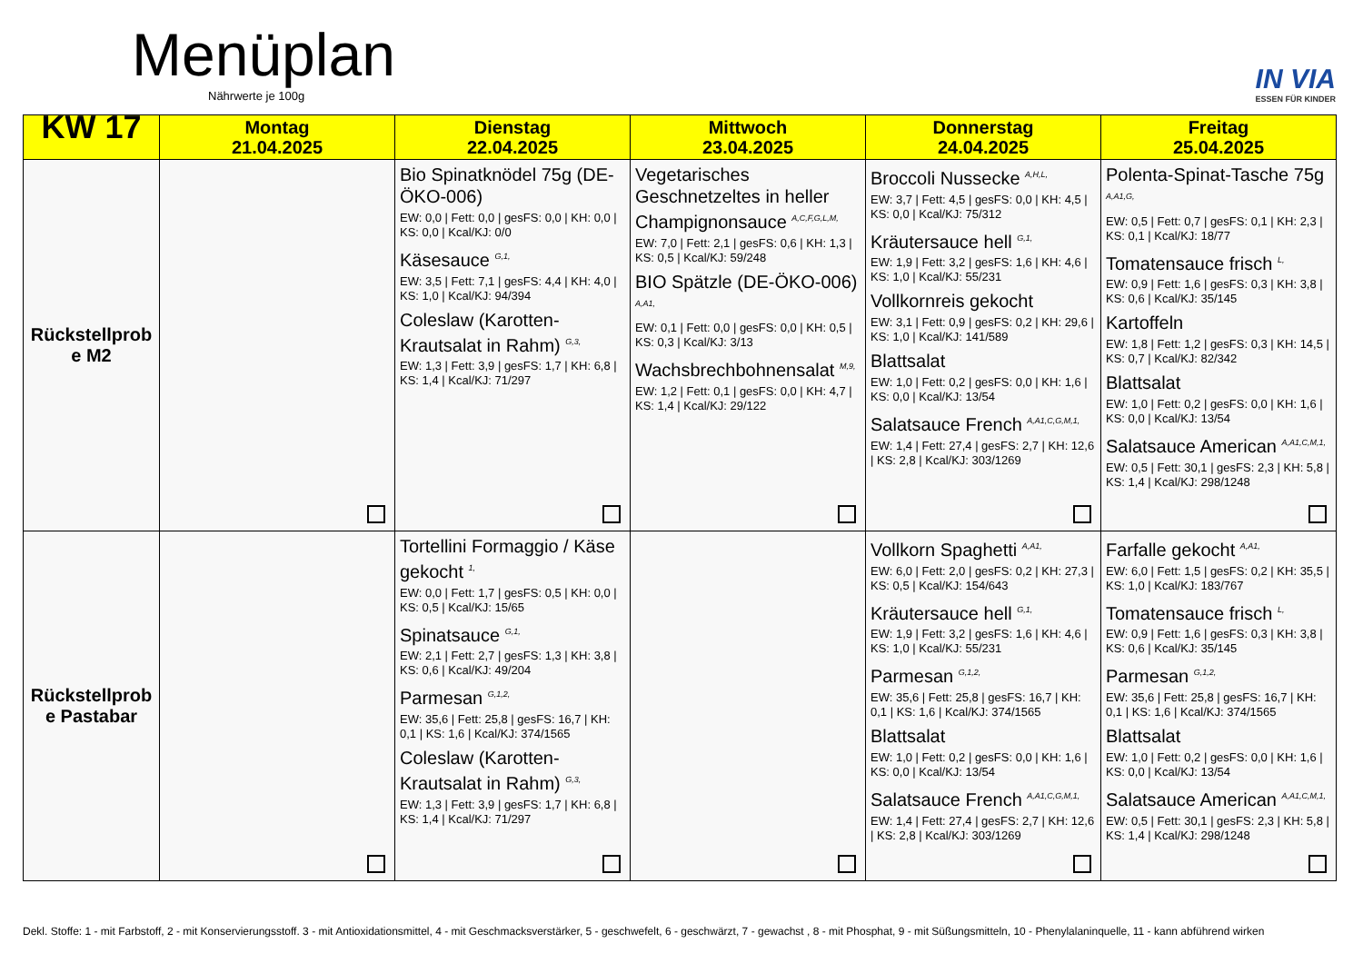Menüplan
Nährwerte je 100g IN VIA
ESSEN FÜR KINDER
| KW 17 | Montag 21.04.2025 | Dienstag 22.04.2025 | Mittwoch 23.04.2025 | Donnerstag 24.04.2025 | Freitag 25.04.2025 |
| --- | --- | --- | --- | --- | --- |
| Rückstellprob e M2 | | Bio Spinatknödel 75g (DE-ÖKO-006) EW: 0,0 / Fett: 0,0 / gesFS: 0,0 / KH: 0,0 / KS: 0,0 / Kcal/KJ: 0/0 Käsesauce G,1, EW: 3,5 / Fett: 7,1 / gesFS: 4,4 / KH: 4,0 / KS: 1,0 / Kcal/KJ: 94/394 Coleslaw (Karotten-Krautsalat in Rahm) G,3, EW: 1,3 / Fett: 3,9 / gesFS: 1,7 / KH: 6,8 / KS: 1,4 / Kcal/KJ: 71/297 | Vegetarisches Geschnetzeltes in heller Champignonsauce A,C,F,G,L,M, EW: 7,0 / Fett: 2,1 / gesFS: 0,6 / KH: 1,3 / KS: 0,5 / Kcal/KJ: 59/248 BIO Spätzle (DE-ÖKO-006) A,A1, EW: 0,1 / Fett: 0,0 / gesFS: 0,0 / KH: 0,5 / KS: 0,3 / Kcal/KJ: 3/13 Wachsbrechbohnensalat M,9, EW: 1,2 / Fett: 0,1 / gesFS: 0,0 / KH: 4,7 / KS: 1,4 / Kcal/KJ: 29/122 | Broccoli Nussecke A,H,L, EW: 3,7 / Fett: 4,5 / gesFS: 0,0 / KH: 4,5 / KS: 0,0 / Kcal/KJ: 75/312 Kräutersauce hell G,1, EW: 1,9 / Fett: 3,2 / gesFS: 1,6 / KH: 4,6 / KS: 1,0 / Kcal/KJ: 55/231 Vollkornreis gekocht EW: 3,1 / Fett: 0,9 / gesFS: 0,2 / KH: 29,6 / KS: 1,0 / Kcal/KJ: 141/589 Blattsalat EW: 1,0 / Fett: 0,2 / gesFS: 0,0 / KH: 1,6 / KS: 0,0 / Kcal/KJ: 13/54 Salatsauce French A,A1,C,G,M,1, EW: 1,4 / Fett: 27,4 / gesFS: 2,7 / KH: 12,6 / KS: 2,8 / Kcal/KJ: 303/1269 | Polenta-Spinat-Tasche 75g A,A1,G, EW: 0,5 / Fett: 0,7 / gesFS: 0,1 / KH: 2,3 / KS: 0,1 / Kcal/KJ: 18/77 Tomatensauce frisch L, EW: 0,9 / Fett: 1,6 / gesFS: 0,3 / KH: 3,8 / KS: 0,6 / Kcal/KJ: 35/145 Kartoffeln EW: 1,8 / Fett: 1,2 / gesFS: 0,3 / KH: 14,5 / KS: 0,7 / Kcal/KJ: 82/342 Blattsalat EW: 1,0 / Fett: 0,2 / gesFS: 0,0 / KH: 1,6 / KS: 0,0 / Kcal/KJ: 13/54 Salatsauce American A,A1,C,M,1, EW: 0,5 / Fett: 30,1 / gesFS: 2,3 / KH: 5,8 / KS: 1,4 / Kcal/KJ: 298/1248 |
| Rückstellprob e Pastabar | | Tortellini Formaggio / Käse gekocht 1, EW: 0,0 / Fett: 1,7 / gesFS: 0,5 / KH: 0,0 / KS: 0,5 / Kcal/KJ: 15/65 Spinatsauce G,1, EW: 2,1 / Fett: 2,7 / gesFS: 1,3 / KH: 3,8 / KS: 0,6 / Kcal/KJ: 49/204 Parmesan G,1,2, EW: 35,6 / Fett: 25,8 / gesFS: 16,7 / KH: 0,1 / KS: 1,6 / Kcal/KJ: 374/1565 Coleslaw (Karotten-Krautsalat in Rahm) G,3, EW: 1,3 / Fett: 3,9 / gesFS: 1,7 / KH: 6,8 / KS: 1,4 / Kcal/KJ: 71/297 | | Vollkorn Spaghetti A,A1, EW: 6,0 / Fett: 2,0 / gesFS: 0,2 / KH: 27,3 / KS: 0,5 / Kcal/KJ: 154/643 Kräutersauce hell G,1, EW: 1,9 / Fett: 3,2 / gesFS: 1,6 / KH: 4,6 / KS: 1,0 / Kcal/KJ: 55/231 Parmesan G,1,2, EW: 35,6 / Fett: 25,8 / gesFS: 16,7 / KH: 0,1 / KS: 1,6 / Kcal/KJ: 374/1565 Blattsalat EW: 1,0 / Fett: 0,2 / gesFS: 0,0 / KH: 1,6 / KS: 0,0 / Kcal/KJ: 13/54 Salatsauce French A,A1,C,G,M,1, EW: 1,4 / Fett: 27,4 / gesFS: 2,7 / KH: 12,6 / KS: 2,8 / Kcal/KJ: 303/1269 | Farfalle gekocht A,A1, EW: 6,0 / Fett: 1,5 / gesFS: 0,2 / KH: 35,5 / KS: 1,0 / Kcal/KJ: 183/767 Tomatensauce frisch L, EW: 0,9 / Fett: 1,6 / gesFS: 0,3 / KH: 3,8 / KS: 0,6 / Kcal/KJ: 35/145 Parmesan G,1,2, EW: 35,6 / Fett: 25,8 / gesFS: 16,7 / KH: 0,1 / KS: 1,6 / Kcal/KJ: 374/1565 Blattsalat EW: 1,0 / Fett: 0,2 / gesFS: 0,0 / KH: 1,6 / KS: 0,0 / Kcal/KJ: 13/54 Salatsauce American A,A1,C,M,1, EW: 0,5 / Fett: 30,1 / gesFS: 2,3 / KH: 5,8 / KS: 1,4 / Kcal/KJ: 298/1248 |
Dekl. Stoffe: 1 - mit Farbstoff, 2 - mit Konservierungsstoff. 3 - mit Antioxidationsmittel, 4 - mit Geschmacksverstärker, 5 - geschwefelt, 6 - geschwärzt, 7 - gewachst , 8 - mit Phosphat, 9 - mit Süßungsmitteln, 10 - Phenylalaninquelle, 11 - kann abführend wirken